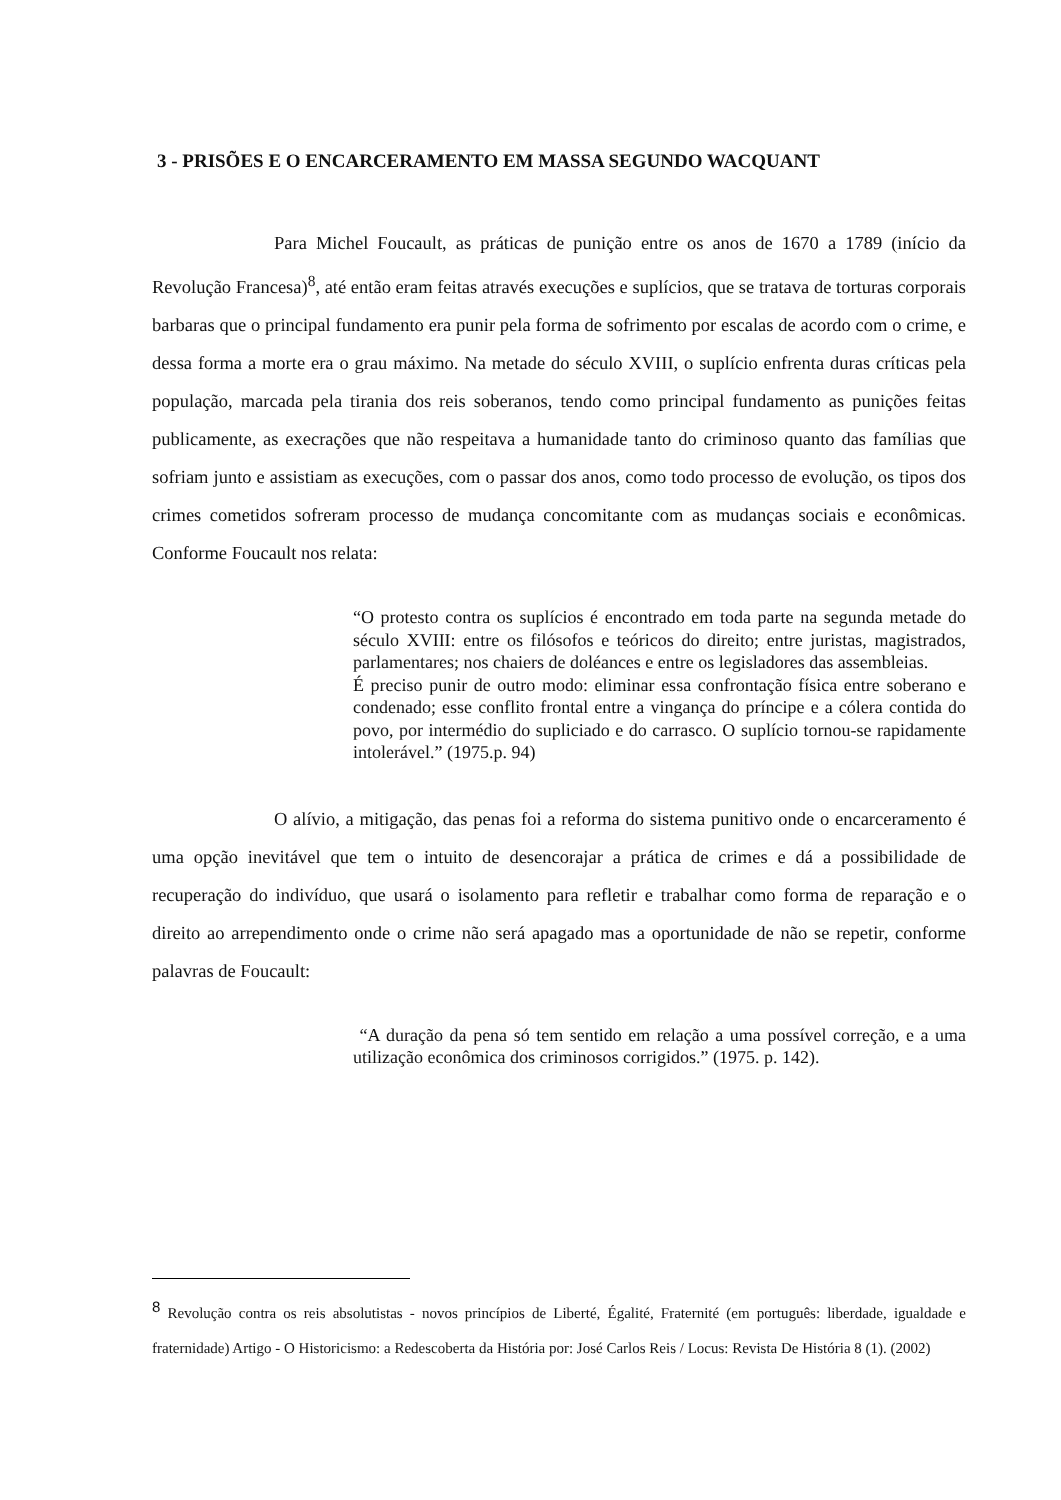3 - PRISÕES E O ENCARCERAMENTO EM MASSA SEGUNDO WACQUANT
Para Michel Foucault, as práticas de punição entre os anos de 1670 a 1789 (início da Revolução Francesa)<sup>8</sup>, até então eram feitas através execuções e suplícios, que se tratava de torturas corporais barbaras que o principal fundamento era punir pela forma de sofrimento por escalas de acordo com o crime, e dessa forma a morte era o grau máximo. Na metade do século XVIII, o suplício enfrenta duras críticas pela população, marcada pela tirania dos reis soberanos, tendo como principal fundamento as punições feitas publicamente, as execrações que não respeitava a humanidade tanto do criminoso quanto das famílias que sofriam junto e assistiam as execuções, com o passar dos anos, como todo processo de evolução, os tipos dos crimes cometidos sofreram processo de mudança concomitante com as mudanças sociais e econômicas. Conforme Foucault nos relata:
“O protesto contra os suplícios é encontrado em toda parte na segunda metade do século XVIII: entre os filósofos e teóricos do direito; entre juristas, magistrados, parlamentares; nos chaiers de doléances e entre os legisladores das assembleias.
É preciso punir de outro modo: eliminar essa confrontação física entre soberano e condenado; esse conflito frontal entre a vingança do príncipe e a cólera contida do povo, por intermédio do supliciado e do carrasco. O suplício tornou-se rapidamente intolerável.” (1975.p. 94)
O alívio, a mitigação, das penas foi a reforma do sistema punitivo onde o encarceramento é uma opção inevitável que tem o intuito de desencorajar a prática de crimes e dá a possibilidade de recuperação do indivíduo, que usará o isolamento para refletir e trabalhar como forma de reparação e o direito ao arrependimento onde o crime não será apagado mas a oportunidade de não se repetir, conforme palavras de Foucault:
“A duração da pena só tem sentido em relação a uma possível correção, e a uma utilização econômica dos criminosos corrigidos.” (1975. p. 142).
<sup>8</sup> Revolução contra os reis absolutistas - novos princípios de Liberté, Égalité, Fraternité (em português: liberdade, igualdade e fraternidade) Artigo - O Historicismo: a Redescoberta da História por: José Carlos Reis / Locus: Revista De História 8 (1). (2002)